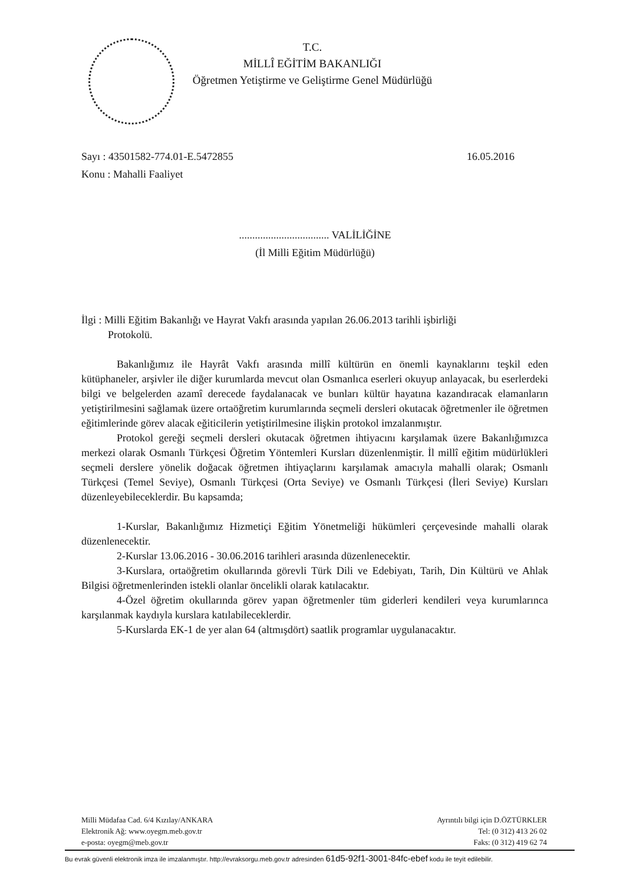T.C.
MİLLÎ EĞİTİM BAKANLIĞI
Öğretmen Yetiştirme ve Geliştirme Genel Müdürlüğü
Sayı : 43501582-774.01-E.5472855 16.05.2016
Konu : Mahalli Faaliyet
.................................. VALİLİĞİNE
(İl Milli Eğitim Müdürlüğü)
İlgi : Milli Eğitim Bakanlığı ve Hayrat Vakfı arasında yapılan 26.06.2013 tarihli işbirliği
Protokolü.
Bakanlığımız ile Hayrât Vakfı arasında millî kültürün en önemli kaynaklarını teşkil eden kütüphaneler, arşivler ile diğer kurumlarda mevcut olan Osmanlıca eserleri okuyup anlayacak, bu eserlerdeki bilgi ve belgelerden azamî derecede faydalanacak ve bunları kültür hayatına kazandıracak elamanların yetiştirilmesini sağlamak üzere ortaöğretim kurumlarında seçmeli dersleri okutacak öğretmenler ile öğretmen eğitimlerinde görev alacak eğiticilerin yetiştirilmesine ilişkin protokol imzalanmıştır.
Protokol gereği seçmeli dersleri okutacak öğretmen ihtiyacını karşılamak üzere Bakanlığımızca merkezi olarak Osmanlı Türkçesi Öğretim Yöntemleri Kursları düzenlenmiştir. İl millî eğitim müdürlükleri seçmeli derslere yönelik doğacak öğretmen ihtiyaçlarını karşılamak amacıyla mahalli olarak; Osmanlı Türkçesi (Temel Seviye), Osmanlı Türkçesi (Orta Seviye) ve Osmanlı Türkçesi (İleri Seviye) Kursları düzenleyebileceklerdir. Bu kapsamda;
1-Kurslar, Bakanlığımız Hizmetiçi Eğitim Yönetmeliği hükümleri çerçevesinde mahalli olarak düzenlenecektir.
2-Kurslar 13.06.2016 - 30.06.2016 tarihleri arasında düzenlenecektir.
3-Kurslara, ortaöğretim okullarında görevli Türk Dili ve Edebiyatı, Tarih, Din Kültürü ve Ahlak Bilgisi öğretmenlerinden istekli olanlar öncelikli olarak katılacaktır.
4-Özel öğretim okullarında görev yapan öğretmenler tüm giderleri kendileri veya kurumlarınca karşılanmak kaydıyla kurslara katılabileceklerdir.
5-Kurslarda EK-1 de yer alan 64 (altmışdört) saatlik programlar uygulanacaktır.
Milli Müdafaa Cad. 6/4 Kızılay/ANKARA
Elektronik Ağ: www.oyegm.meb.gov.tr
e-posta: oyegm@meb.gov.tr
Ayrıntılı bilgi için D.ÖZTÜRKLER
Tel: (0 312) 413 26 02
Faks: (0 312) 419 62 74
Bu evrak güvenli elektronik imza ile imzalanmıştır. http://evraksorgu.meb.gov.tr adresinden 61d5-92f1-3001-84fc-ebef kodu ile teyit edilebilir.